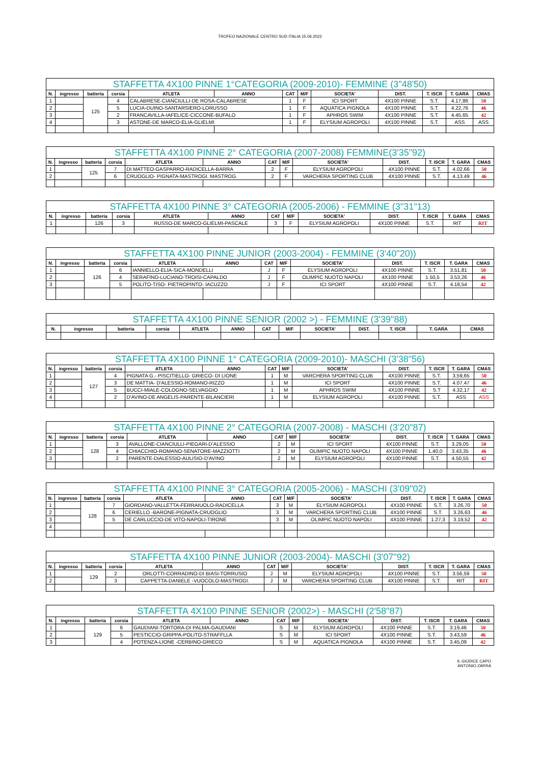TROFEO NAZIONALE CENTRO SUD ITALIA 15.06.2022
| STAFFETTA 4X100 PINNE 1°CATEGORIA (2009-2010)- FEMMINE (3"48'50) | | | | | | | | | | | | |
| --- | --- | --- | --- | --- | --- | --- | --- | --- | --- | --- | --- | --- |
| N. | ingresso | batteria | corsia | ATLETA | ANNO | CAT | M/F | SOCIETA' | DIST. | T. ISCR | T. GARA | CMAS |
| 1 | | 125 | 4 | CALABRESE-CIANCIULLI-DE ROSA-CALABRESE | | 1 | F | ICI SPORT | 4X100 PINNE | S.T. | 4.17,86 | 50 |
| 2 | | | 5 | LUCIA-DUINO-SANTARSIERO-LORUSSO | | 1 | F | AQUATICA PIGNOLA | 4X100 PINNE | S.T. | 4.22,76 | 46 |
| 3 | | | 2 | FRANCAVILLA-IAFELICE-CICCONE-BUFALO | | 1 | F | APHROS SWIM | 4X100 PINNE | S.T. | 4.45,65 | 42 |
| 4 | | | 3 | ASTONE-DE MARCO-ELIA-GLIELMI | | 1 | F | ELYSIUM AGROPOLI | 4X100 PINNE | S.T. | ASS | ASS |
| STAFFETTA 4X100 PINNE 2° CATEGORIA (2007-2008) FEMMINE(3'35"92) | | | | | | | | | | | | |
| --- | --- | --- | --- | --- | --- | --- | --- | --- | --- | --- | --- | --- |
| N. | ingresso | batteria | corsia | ATLETA | ANNO | CAT | M/F | SOCIETA' | DIST. | T. ISCR | T. GARA | CMAS |
| 1 | | 125 | 7 | DI MATTEO-GASPARRO-RADICELLA-BARRA | | 2 | F | ELYSIUM AGROPOLI | 4X100 PINNE | S.T. | 4.02,66 | 50 |
| 2 | | | 6 | CRUOGLIO- PIGNATA-MASTROGI. MASTROG. | | 2 | F | VARCHERA SPORTING CLUB | 4X100 PINNE | S.T. | 4.13.49 | 46 |
| STAFFETTA 4X100 PINNE 3° CATEGORIA (2005-2006) - FEMMINE (3"31"13) | | | | | | | | | | | | |
| --- | --- | --- | --- | --- | --- | --- | --- | --- | --- | --- | --- | --- |
| N. | ingresso | batteria | corsia | ATLETA | ANNO | CAT | M/F | SOCIETA' | DIST. | T. ISCR | T. GARA | CMAS |
| 1 | | 126 | 3 | RUSSO-DE MARCO-GLIELMI-PASCALE | | 3 | F | ELYSIUM AGROPOLI | 4X100 PINNE | S.T. | RIT | RIT |
| STAFFETTA 4X100 PINNE JUNIOR (2003-2004) - FEMMINE (3'40"20)) | | | | | | | | | | | | |
| --- | --- | --- | --- | --- | --- | --- | --- | --- | --- | --- | --- | --- |
| N. | ingresso | batteria | corsia | ATLETA | ANNO | CAT | M/F | SOCIETA' | DIST. | T. ISCR | T. GARA | CMAS |
| 1 | | 126 | 6 | IANNIELLO-ELIA-SICA-MONDELLI | | J | F | ELYSIUM AGROPOLI | 4X100 PINNE | S.T. | 3.51,81 | 50 |
| 2 | | | 4 | SERAFINO-LUCIANO-TROISI-CAPALDO | | J | F | OLIMPIC NUOTO NAPOLI | 4X100 PINNE | 1.50,5 | 3.53,26 | 46 |
| 3 | | | 5 | POLITO-TISO- PIETROPINTO- IACUZZO | | J | F | ICI SPORT | 4X100 PINNE | S.T. | 4.18,54 | 42 |
| STAFFETTA 4X100 PINNE SENIOR (2002 >) - FEMMINE (3'39"88) | | | | | | | | | | | | |
| --- | --- | --- | --- | --- | --- | --- | --- | --- | --- | --- | --- | --- |
| N. | ingresso | batteria | corsia | ATLETA | ANNO | CAT | M/F | SOCIETA' | DIST. | T. ISCR | T. GARA | CMAS |
| STAFFETTA 4X100 PINNE 1° CATEGORIA (2009-2010)- MASCHI (3'38"56) | | | | | | | | | | | | |
| --- | --- | --- | --- | --- | --- | --- | --- | --- | --- | --- | --- | --- |
| N. | ingresso | batteria | corsia | ATLETA | ANNO | CAT | M/F | SOCIETA' | DIST. | T. ISCR | T. GARA | CMAS |
| 1 | | 127 | 4 | PIGNATA G.- PISCITIELLO- GRIECO- DI LIONE | | 1 | M | VARCHERA SPORTING CLUB | 4X100 PINNE | S.T. | 3.59,65 | 50 |
| 2 | | | 3 | DE MATTIA- D'ALESSIO-ROMANO-RIZZO | | 1 | M | ICI SPORT | 4X100 PINNE | S.T. | 4.07.47 | 46 |
| 3 | | | 5 | BUCCI-MIALE-COLOGNO-SELVAGGIO | | 1 | M | APHROS SWIM | 4X100 PINNE | S.T | 4.32,17 | 42 |
| 4 | | | 2 | D'AVINO-DE ANGELIS-PARENTE-BILANCIERI | | 1 | M | ELYSIUM AGROPOLI | 4X100 PINNE | S.T. | ASS | ASS |
| STAFFETTA 4X100 PINNE 2° CATEGORIA (2007-2008) - MASCHI (3'20"87) | | | | | | | | | | | | |
| --- | --- | --- | --- | --- | --- | --- | --- | --- | --- | --- | --- | --- |
| N. | ingresso | batteria | corsia | ATLETA | ANNO | CAT | M/F | SOCIETA' | DIST. | T. ISCR | T. GARA | CMAS |
| 1 | | 128 | 3 | AVALLONE-CIANCIULLI-PIEGARI-D'ALESSIO | | 2 | M | ICI SPORT | 4X100 PINNE | S.T. | 3.29,05 | 50 |
| 2 | | | 4 | CHIACCHIO-ROMANO-SENATORE-MAZZIOTTI | | 2 | M | OLIMPIC NUOTO NAPOLI | 4X100 PINNE | 1.40,0 | 3.43,35 | 46 |
| 3 | | | 2 | PARENTE-DiALESSIO-AULISIO-D'AVINO | | 2 | M | ELYSIUM AGROPOLI | 4X100 PINNE | S.T. | 4.50,55 | 42 |
| STAFFETTA 4X100 PINNE 3° CATEGORIA (2005-2006) - MASCHI (3'09"02) | | | | | | | | | | | | |
| --- | --- | --- | --- | --- | --- | --- | --- | --- | --- | --- | --- | --- |
| N. | ingresso | batteria | corsia | ATLETA | ANNO | CAT | M/F | SOCIETA' | DIST. | T. ISCR | T. GARA | CMAS |
| 1 | | 128 | 7 | GIORDANO-VALLETTA-FERRAIUOLO-RADICELLA | | 3 | M | ELYSIUM AGROPOLI | 4X100 PINNE | S.T. | 3.26,70 | 50 |
| 2 | | | 6 | CERIELLO -BARONE-PIGNATA-CRUOGLIO | | 3 | M | VARCHERA SPORTING CLUB | 4X100 PINNE | S.T. | 3.26,63 | 46 |
| 3 | | | 5 | DE CARLUCCIO-DE VITO-NAPOLI-TIRONE | | 3 | M | OLIMPIC NUOTO NAPOLI | 4X100 PINNE | 1.27,3 | 3.19,52 | 42 |
| 4 | | | | | | | | | | | | |
| STAFFETTA 4X100 PINNE JUNIOR (2003-2004)- MASCHI (3'07"92) | | | | | | | | | | | | |
| --- | --- | --- | --- | --- | --- | --- | --- | --- | --- | --- | --- | --- |
| N. | ingresso | batteria | corsia | ATLETA | ANNO | CAT | M/F | SOCIETA' | DIST. | T. ISCR | T. GARA | CMAS |
| 1 | | 129 | 2 | ORLOTTI-CORRADINO-DI BIASI-TORRUSIO | | J | M | ELYSIUM AGROPOLI | 4X100 PINNE | S.T. | 3.56,59 | 50 |
| 2 | | | 3 | CAPPETTA-DANIELE -VUOCOLO-MASTROGI. | | J | M | VARCHERA SPORTING CLUB | 4X100 PINNE | S.T. | RIT | RIT |
| STAFFETTA 4X100 PINNE SENIOR (2002>) - MASCHI (2'58"87) | | | | | | | | | | | | |
| --- | --- | --- | --- | --- | --- | --- | --- | --- | --- | --- | --- | --- |
| N. | ingresso | batteria | corsia | ATLETA | ANNO | CAT | M/F | SOCIETA' | DIST. | T. ISCR | T. GARA | CMAS |
| 1 | | 129 | 6 | GAUDIANI-TORTORA-DI PALMA-GAUDIANI | | S | M | ELYSIUM AGROPOLI | 4X100 PINNE | S.T. | 3.19,46 | 50 |
| 2 | | | 5 | PESTICCIO-GRIPPA-POLITO-STRAFFLLA | | S | M | ICI SPORT | 4X100 PINNE | S.T. | 3.43,59 | 46 |
| 3 | | | 4 | POTENZA-LIONE -CERBINO-GRIECO | | S | M | AQUATICA PIGNOLA | 4X100 PINNE | S.T. | 3.45,09 | 42 |
IL GIUDICE CAPO
ANTONIO ZARRA